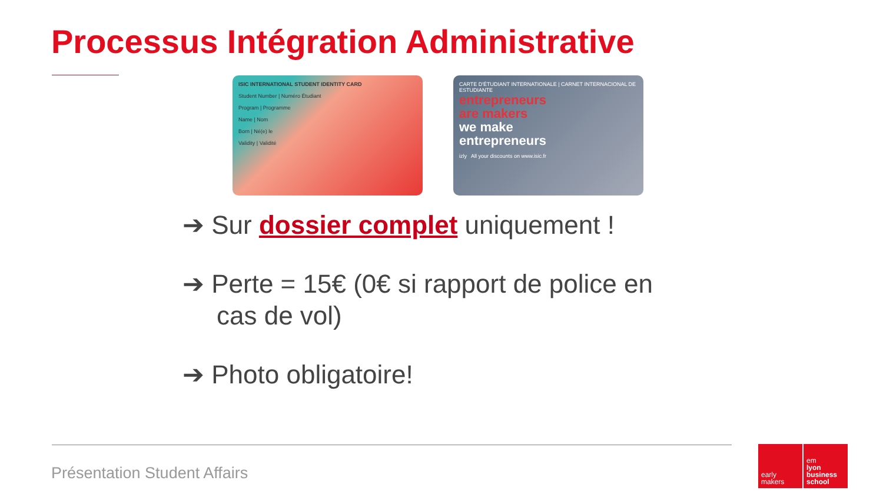Processus Intégration Administrative
ISIC INTERNATIONAL STUDENT IDENTITY CARD
Student Number | Numéro Étudiant
Program | Programme
Name | Nom
Born | Né(e) le
Validity | Validité
CARTE D'ÉTUDIANT INTERNATIONALE | CARNET INTERNACIONAL DE ESTUDIANTE
entrepreneurs
are makers
we make
entrepreneurs
izly All your discounts on www.isic.fr
➔ Sur dossier complet uniquement !
➔ Perte = 15€ (0€ si rapport de police en cas de vol)
➔ Photo obligatoire!
Présentation Student Affairs
early
makers
em
lyon
business
school